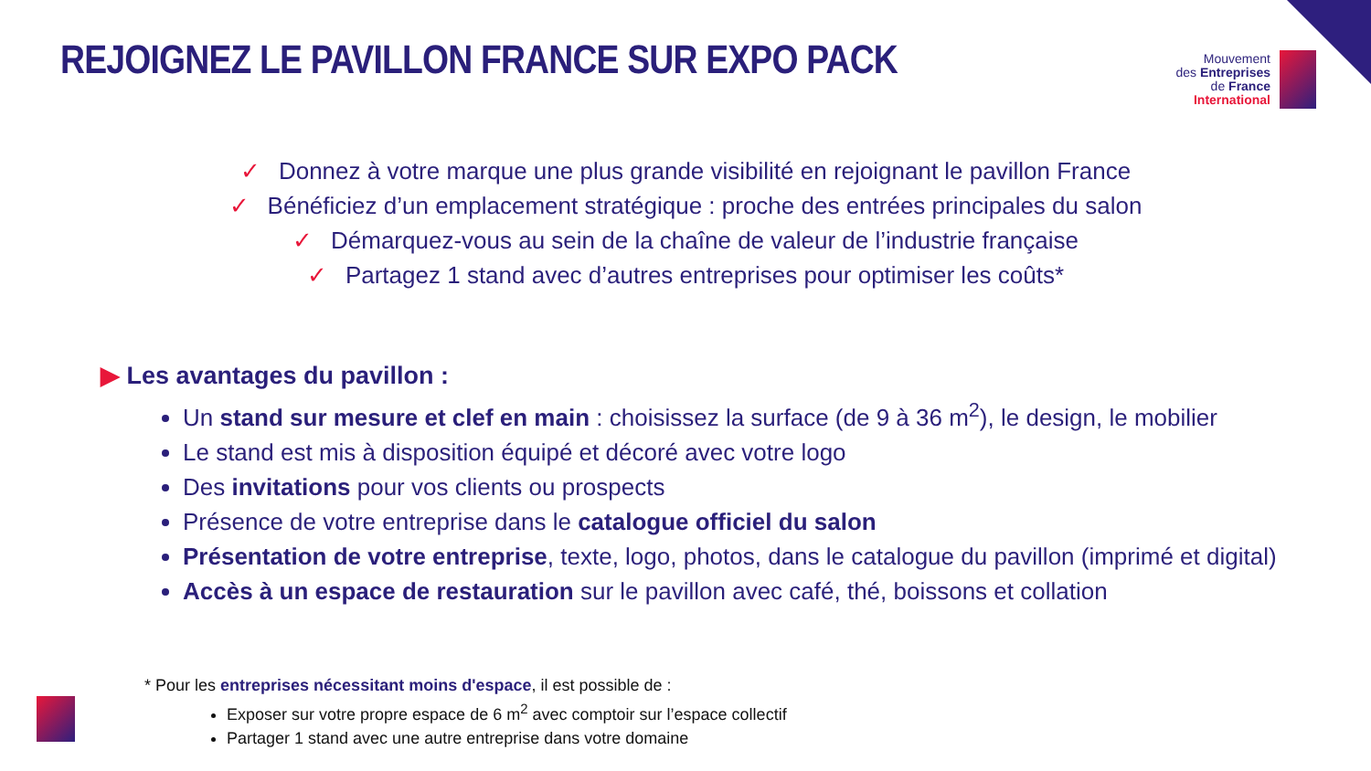REJOIGNEZ LE PAVILLON FRANCE SUR EXPO PACK
Mouvement
des Entreprises
de France
International
✓ Donnez à votre marque une plus grande visibilité en rejoignant le pavillon France
✓ Bénéficiez d’un emplacement stratégique : proche des entrées principales du salon
✓ Démarquez-vous au sein de la chaîne de valeur de l’industrie française
✓ Partagez 1 stand avec d’autres entreprises pour optimiser les coûts*
▶ Les avantages du pavillon :
Un stand sur mesure et clef en main : choisissez la surface (de 9 à 36 m<sup>2</sup>), le design, le mobilier
Le stand est mis à disposition équipé et décoré avec votre logo
Des invitations pour vos clients ou prospects
Présence de votre entreprise dans le catalogue officiel du salon
Présentation de votre entreprise, texte, logo, photos, dans le catalogue du pavillon (imprimé et digital)
Accès à un espace de restauration sur le pavillon avec café, thé, boissons et collation
* Pour les entreprises nécessitant moins d'espace, il est possible de :
Exposer sur votre propre espace de 6 m<sup>2</sup> avec comptoir sur l’espace collectif
Partager 1 stand avec une autre entreprise dans votre domaine